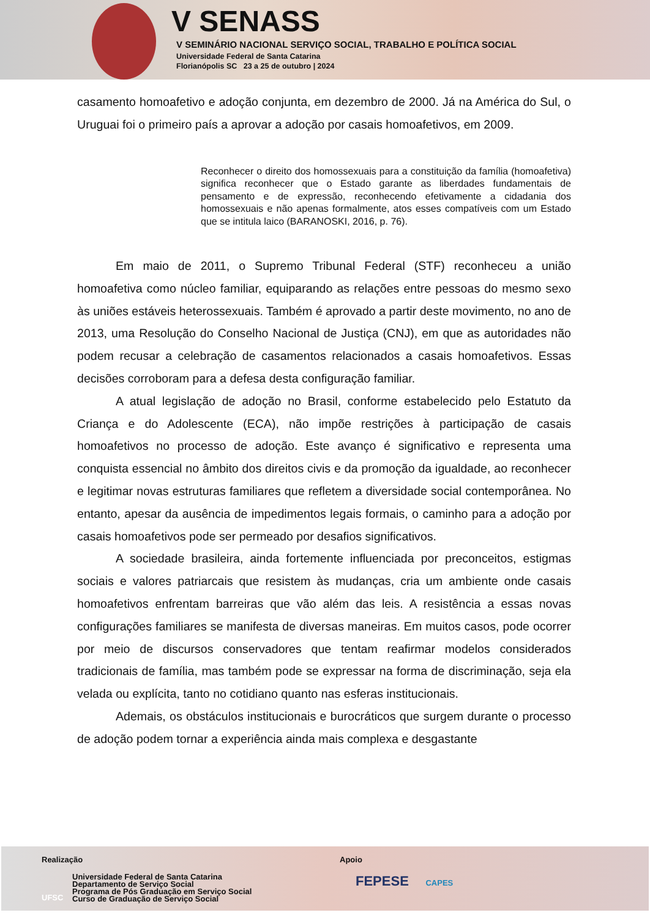V SENASS
V SEMINÁRIO NACIONAL SERVIÇO SOCIAL, TRABALHO E POLÍTICA SOCIAL
Universidade Federal de Santa Catarina
Florianópolis SC 23 a 25 de outubro | 2024
casamento homoafetivo e adoção conjunta, em dezembro de 2000. Já na América do Sul, o Uruguai foi o primeiro país a aprovar a adoção por casais homoafetivos, em 2009.
Reconhecer o direito dos homossexuais para a constituição da família (homoafetiva) significa reconhecer que o Estado garante as liberdades fundamentais de pensamento e de expressão, reconhecendo efetivamente a cidadania dos homossexuais e não apenas formalmente, atos esses compatíveis com um Estado que se intitula laico (BARANOSKI, 2016, p. 76).
Em maio de 2011, o Supremo Tribunal Federal (STF) reconheceu a união homoafetiva como núcleo familiar, equiparando as relações entre pessoas do mesmo sexo às uniões estáveis heterossexuais. Também é aprovado a partir deste movimento, no ano de 2013, uma Resolução do Conselho Nacional de Justiça (CNJ), em que as autoridades não podem recusar a celebração de casamentos relacionados a casais homoafetivos. Essas decisões corroboram para a defesa desta configuração familiar.
A atual legislação de adoção no Brasil, conforme estabelecido pelo Estatuto da Criança e do Adolescente (ECA), não impõe restrições à participação de casais homoafetivos no processo de adoção. Este avanço é significativo e representa uma conquista essencial no âmbito dos direitos civis e da promoção da igualdade, ao reconhecer e legitimar novas estruturas familiares que refletem a diversidade social contemporânea. No entanto, apesar da ausência de impedimentos legais formais, o caminho para a adoção por casais homoafetivos pode ser permeado por desafios significativos.
A sociedade brasileira, ainda fortemente influenciada por preconceitos, estigmas sociais e valores patriarcais que resistem às mudanças, cria um ambiente onde casais homoafetivos enfrentam barreiras que vão além das leis. A resistência a essas novas configurações familiares se manifesta de diversas maneiras. Em muitos casos, pode ocorrer por meio de discursos conservadores que tentam reafirmar modelos considerados tradicionais de família, mas também pode se expressar na forma de discriminação, seja ela velada ou explícita, tanto no cotidiano quanto nas esferas institucionais.
Ademais, os obstáculos institucionais e burocráticos que surgem durante o processo de adoção podem tornar a experiência ainda mais complexa e desgastante
Realização
Universidade Federal de Santa Catarina
Departamento de Serviço Social
Programa de Pós Graduação em Serviço Social
Curso de Graduação de Serviço Social
UFSC
Apoio
FEPESE CAPES